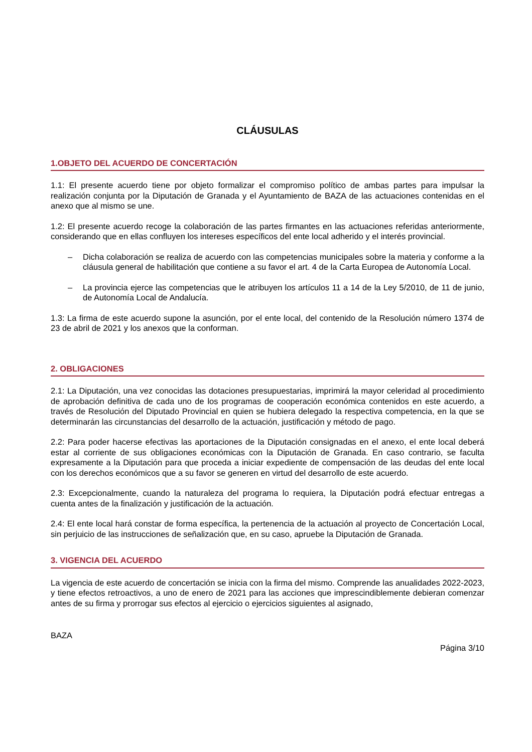CLÁUSULAS
1.OBJETO DEL ACUERDO DE CONCERTACIÓN
1.1: El presente acuerdo tiene por objeto formalizar el compromiso político de ambas partes para impulsar la realización conjunta por la Diputación de Granada y el Ayuntamiento de BAZA de las actuaciones contenidas en el anexo que al mismo se une.
1.2: El presente acuerdo recoge la colaboración de las partes firmantes en las actuaciones referidas anteriormente, considerando que en ellas confluyen los intereses específicos del ente local adherido y el interés provincial.
– Dicha colaboración se realiza de acuerdo con las competencias municipales sobre la materia y conforme a la cláusula general de habilitación que contiene a su favor el art. 4 de la Carta Europea de Autonomía Local.
– La provincia ejerce las competencias que le atribuyen los artículos 11 a 14 de la Ley 5/2010, de 11 de junio, de Autonomía Local de Andalucía.
1.3: La firma de este acuerdo supone la asunción, por el ente local, del contenido de la Resolución número 1374 de 23 de abril de 2021 y los anexos que la conforman.
2. OBLIGACIONES
2.1: La Diputación, una vez conocidas las dotaciones presupuestarias, imprimirá la mayor celeridad al procedimiento de aprobación definitiva de cada uno de los programas de cooperación económica contenidos en este acuerdo, a través de Resolución del Diputado Provincial en quien se hubiera delegado la respectiva competencia, en la que se determinarán las circunstancias del desarrollo de la actuación, justificación y método de pago.
2.2: Para poder hacerse efectivas las aportaciones de la Diputación consignadas en el anexo, el ente local deberá estar al corriente de sus obligaciones económicas con la Diputación de Granada. En caso contrario, se faculta expresamente a la Diputación para que proceda a iniciar expediente de compensación de las deudas del ente local con los derechos económicos que a su favor se generen en virtud del desarrollo de este acuerdo.
2.3: Excepcionalmente, cuando la naturaleza del programa lo requiera, la Diputación podrá efectuar entregas a cuenta antes de la finalización y justificación de la actuación.
2.4: El ente local hará constar de forma específica, la pertenencia de la actuación al proyecto de Concertación Local, sin perjuicio de las instrucciones de señalización que, en su caso, apruebe la Diputación de Granada.
3. VIGENCIA DEL ACUERDO
La vigencia de este acuerdo de concertación se inicia con la firma del mismo. Comprende las anualidades 2022-2023, y tiene efectos retroactivos, a uno de enero de 2021 para las acciones que imprescindiblemente debieran comenzar antes de su firma y prorrogar sus efectos al ejercicio o ejercicios siguientes al asignado,
BAZA
Página 3/10